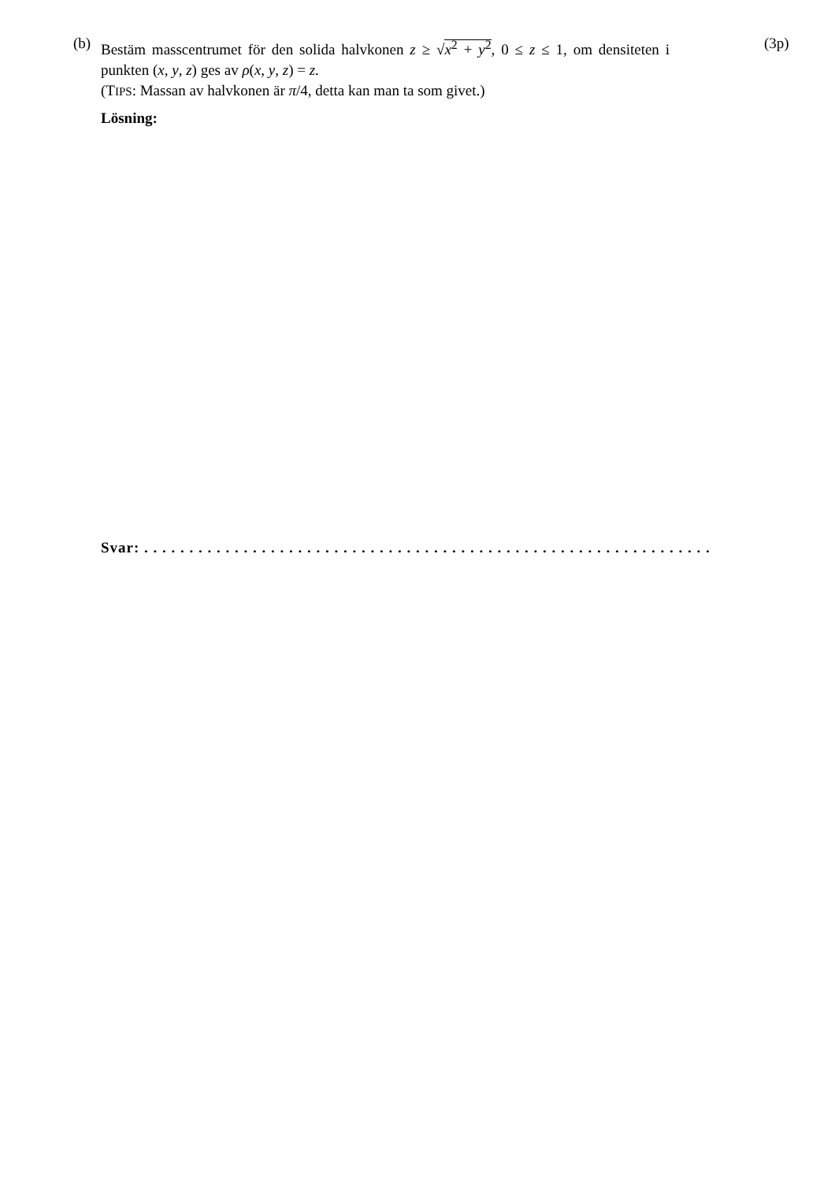(b)
Bestäm masscentrumet för den solida halvkonen z ≥ √x<sup>2</sup> + y<sup>2</sup>, 0 ≤ z ≤ 1, om densiteten i punkten (x, y, z) ges av ρ(x, y, z) = z.
(TIPS: Massan av halvkonen är π/4, detta kan man ta som givet.)
(3p)
Lösning:
Svar: . . . . . . . . . . . . . . . . . . . . . . . . . . . . . . . . . . . . . . . . . . . . . . . . . . . . . . . . . . . . . . .